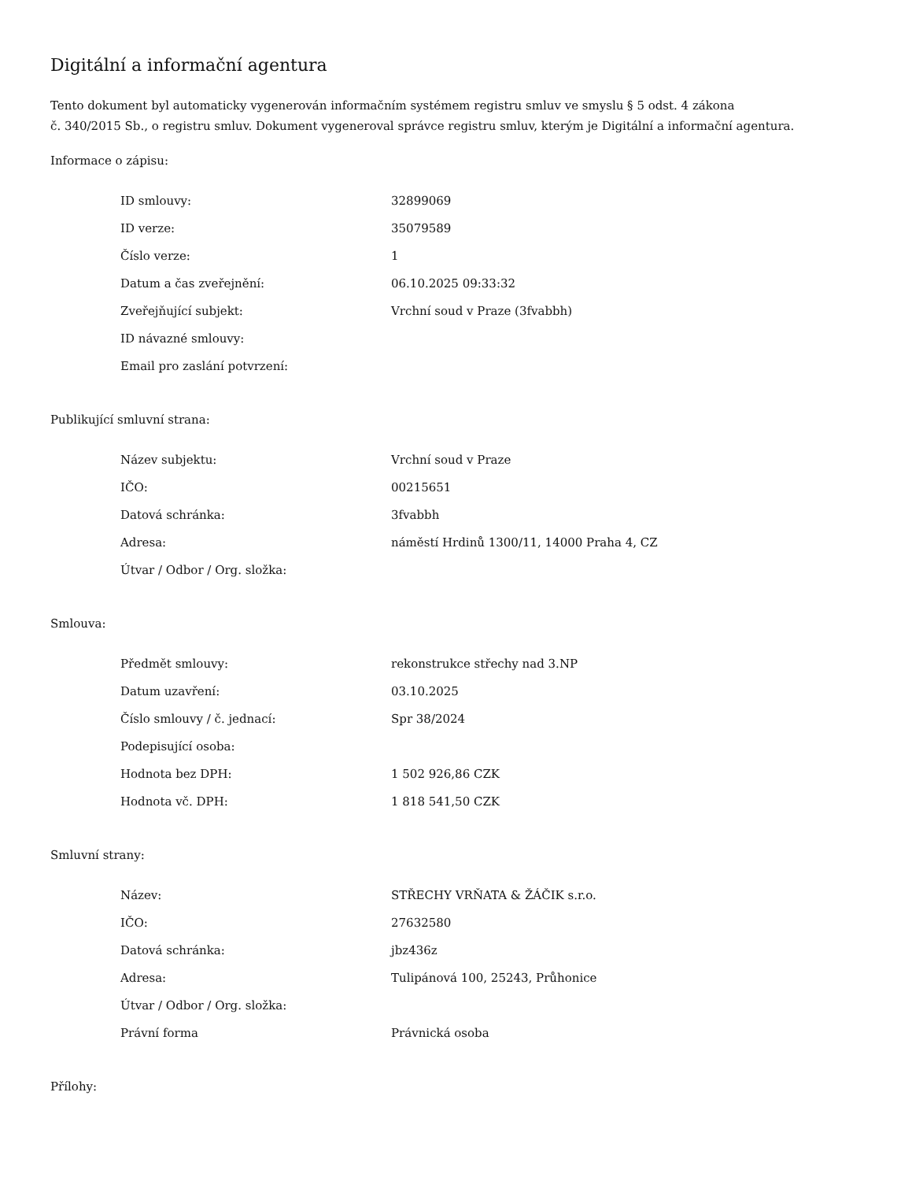Digitální a informační agentura
Tento dokument byl automaticky vygenerován informačním systémem registru smluv ve smyslu § 5 odst. 4 zákona
č. 340/2015 Sb., o registru smluv. Dokument vygeneroval správce registru smluv, kterým je Digitální a informační agentura.
Informace o zápisu:
| ID smlouvy: | 32899069 |
| ID verze: | 35079589 |
| Číslo verze: | 1 |
| Datum a čas zveřejnění: | 06.10.2025 09:33:32 |
| Zveřejňující subjekt: | Vrchní soud v Praze (3fvabbh) |
| ID návazné smlouvy: | |
| Email pro zaslání potvrzení: | |
Publikující smluvní strana:
| Název subjektu: | Vrchní soud v Praze |
| IČO: | 00215651 |
| Datová schránka: | 3fvabbh |
| Adresa: | náměstí Hrdinů 1300/11, 14000 Praha 4, CZ |
| Útvar / Odbor / Org. složka: | |
Smlouva:
| Předmět smlouvy: | rekonstrukce střechy nad 3.NP |
| Datum uzavření: | 03.10.2025 |
| Číslo smlouvy / č. jednací: | Spr 38/2024 |
| Podepisující osoba: | |
| Hodnota bez DPH: | 1 502 926,86 CZK |
| Hodnota vč. DPH: | 1 818 541,50 CZK |
Smluvní strany:
| Název: | STŘECHY VRŇATA & ŽÁČIK s.r.o. |
| IČO: | 27632580 |
| Datová schránka: | jbz436z |
| Adresa: | Tulipánová 100, 25243, Průhonice |
| Útvar / Odbor / Org. složka: | |
| Právní forma | Právnická osoba |
Přílohy: